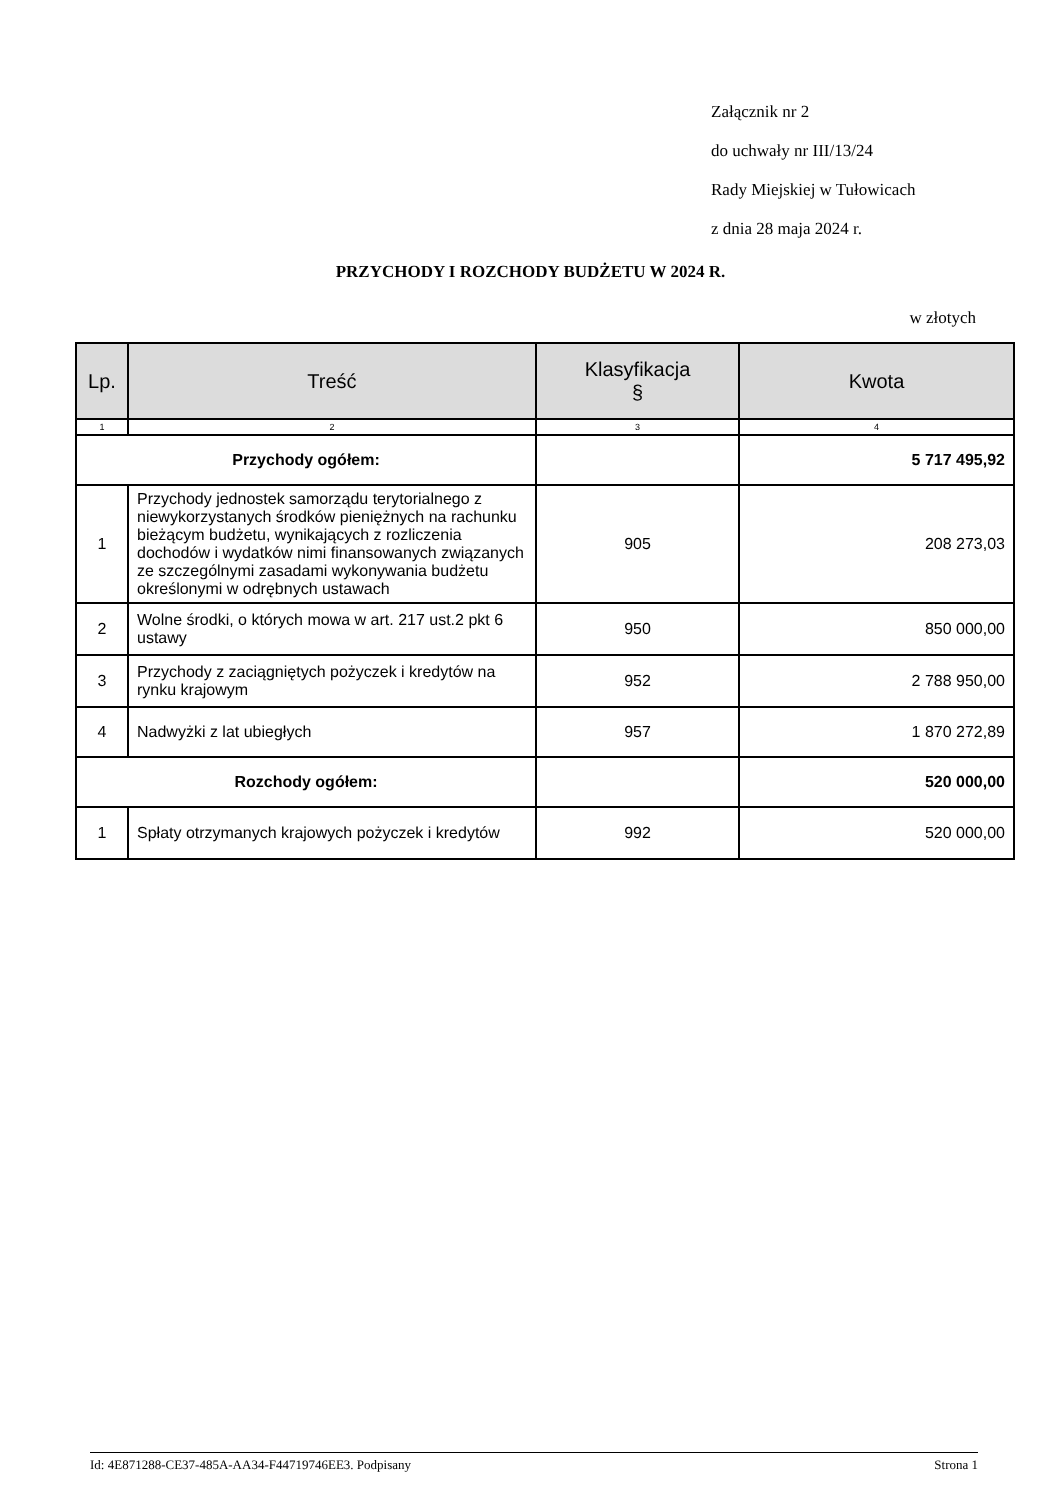Załącznik nr 2
do uchwały nr III/13/24
Rady Miejskiej w Tułowicach
z dnia 28 maja 2024 r.
PRZYCHODY I ROZCHODY BUDŻETU W 2024 R.
w złotych
| Lp. | Treść | Klasyfikacja § | Kwota |
| --- | --- | --- | --- |
| 1 | 2 | 3 | 4 |
| Przychody ogółem: | | | 5 717 495,92 |
| 1 | Przychody jednostek samorządu terytorialnego z niewykorzystanych środków pieniężnych na rachunku bieżącym budżetu, wynikających z rozliczenia dochodów i wydatków nimi finansowanych związanych ze szczególnymi zasadami wykonywania budżetu określonymi w odrębnych ustawach | 905 | 208 273,03 |
| 2 | Wolne środki, o których mowa w art. 217 ust.2 pkt 6 ustawy | 950 | 850 000,00 |
| 3 | Przychody z zaciągniętych pożyczek i kredytów na rynku krajowym | 952 | 2 788 950,00 |
| 4 | Nadwyżki z lat ubiegłych | 957 | 1 870 272,89 |
| Rozchody ogółem: | | | 520 000,00 |
| 1 | Spłaty otrzymanych krajowych pożyczek i kredytów | 992 | 520 000,00 |
Id: 4E871288-CE37-485A-AA34-F44719746EE3. Podpisany Strona 1